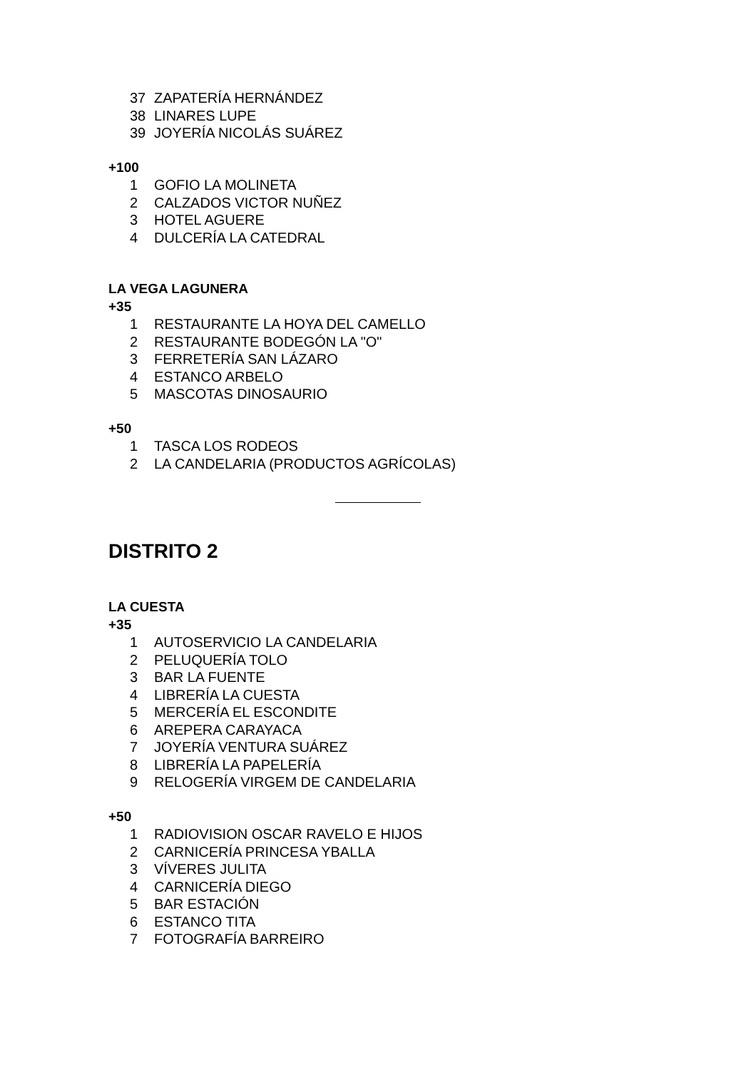37 ZAPATERÍA HERNÁNDEZ
38 LINARES LUPE
39 JOYERÍA NICOLÁS SUÁREZ
+100
1 GOFIO LA MOLINETA
2 CALZADOS VICTOR NUÑEZ
3 HOTEL AGUERE
4 DULCERÍA LA CATEDRAL
LA VEGA LAGUNERA
+35
1 RESTAURANTE LA HOYA DEL CAMELLO
2 RESTAURANTE BODEGÓN LA "O"
3 FERRETERÍA SAN LÁZARO
4 ESTANCO ARBELO
5 MASCOTAS DINOSAURIO
+50
1 TASCA LOS RODEOS
2 LA CANDELARIA (PRODUCTOS AGRÍCOLAS)
DISTRITO 2
LA CUESTA
+35
1 AUTOSERVICIO LA CANDELARIA
2 PELUQUERÍA TOLO
3 BAR LA FUENTE
4 LIBRERÍA LA CUESTA
5 MERCERÍA EL ESCONDITE
6 AREPERA CARAYACA
7 JOYERÍA VENTURA SUÁREZ
8 LIBRERÍA LA PAPELERÍA
9 RELOGERÍA VIRGEM DE CANDELARIA
+50
1 RADIOVISION OSCAR RAVELO E HIJOS
2 CARNICERÍA PRINCESA YBALLA
3 VÍVERES JULITA
4 CARNICERÍA DIEGO
5 BAR ESTACIÓN
6 ESTANCO TITA
7 FOTOGRAFÍA BARREIRO